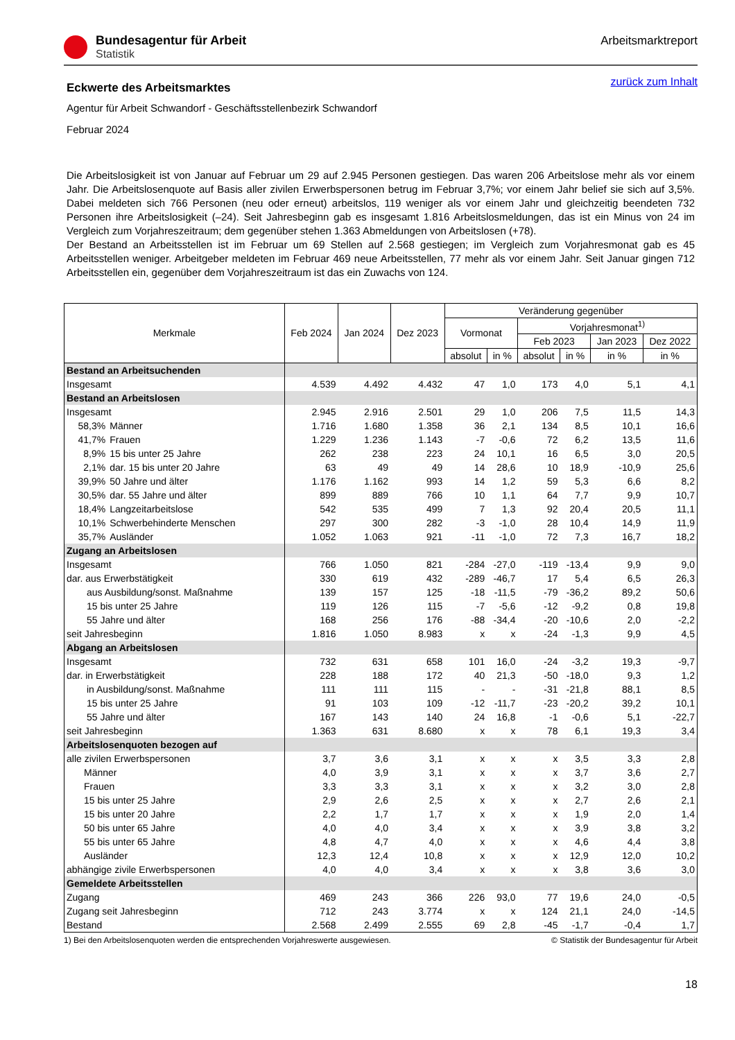Bundesagentur für Arbeit
Statistik
Arbeitsmarktreport
zurück zum Inhalt
Eckwerte des Arbeitsmarktes
Agentur für Arbeit Schwandorf - Geschäftsstellenbezirk Schwandorf
Februar 2024
Die Arbeitslosigkeit ist von Januar auf Februar um 29 auf 2.945 Personen gestiegen. Das waren 206 Arbeitslose mehr als vor einem Jahr. Die Arbeitslosenquote auf Basis aller zivilen Erwerbspersonen betrug im Februar 3,7%; vor einem Jahr belief sie sich auf 3,5%. Dabei meldeten sich 766 Personen (neu oder erneut) arbeitslos, 119 weniger als vor einem Jahr und gleichzeitig beendeten 732 Personen ihre Arbeitslosigkeit (–24). Seit Jahresbeginn gab es insgesamt 1.816 Arbeitslosmeldungen, das ist ein Minus von 24 im Vergleich zum Vorjahreszeitraum; dem gegenüber stehen 1.363 Abmeldungen von Arbeitslosen (+78).
Der Bestand an Arbeitsstellen ist im Februar um 69 Stellen auf 2.568 gestiegen; im Vergleich zum Vorjahresmonat gab es 45 Arbeitsstellen weniger. Arbeitgeber meldeten im Februar 469 neue Arbeitsstellen, 77 mehr als vor einem Jahr. Seit Januar gingen 712 Arbeitsstellen ein, gegenüber dem Vorjahreszeitraum ist das ein Zuwachs von 124.
| Merkmale | | Feb 2024 | Jan 2024 | Dez 2023 | Veränderung gegenüber | | | | | |
| --- | --- | --- | --- | --- | --- | --- | --- | --- | --- | --- |
| | | | | | Vormonat | | Vorjahresmonat<sup>1)</sup> | | | |
| | | | | | | | Feb 2023 | | Jan 2023 | Dez 2022 |
| | | | | | absolut | in % | absolut | in % | in % | in % |
| Bestand an Arbeitsuchenden | | | | | | | | | | |
| Insgesamt | | 4.539 | 4.492 | 4.432 | 47 | 1,0 | 173 | 4,0 | 5,1 | 4,1 |
| Bestand an Arbeitslosen | | | | | | | | | | |
| Insgesamt | | 2.945 | 2.916 | 2.501 | 29 | 1,0 | 206 | 7,5 | 11,5 | 14,3 |
| 58,3% | Männer | 1.716 | 1.680 | 1.358 | 36 | 2,1 | 134 | 8,5 | 10,1 | 16,6 |
| 41,7% | Frauen | 1.229 | 1.236 | 1.143 | -7 | -0,6 | 72 | 6,2 | 13,5 | 11,6 |
| 8,9% | 15 bis unter 25 Jahre | 262 | 238 | 223 | 24 | 10,1 | 16 | 6,5 | 3,0 | 20,5 |
| 2,1% | dar. 15 bis unter 20 Jahre | 63 | 49 | 49 | 14 | 28,6 | 10 | 18,9 | -10,9 | 25,6 |
| 39,9% | 50 Jahre und älter | 1.176 | 1.162 | 993 | 14 | 1,2 | 59 | 5,3 | 6,6 | 8,2 |
| 30,5% | dar. 55 Jahre und älter | 899 | 889 | 766 | 10 | 1,1 | 64 | 7,7 | 9,9 | 10,7 |
| 18,4% | Langzeitarbeitslose | 542 | 535 | 499 | 7 | 1,3 | 92 | 20,4 | 20,5 | 11,1 |
| 10,1% | Schwerbehinderte Menschen | 297 | 300 | 282 | -3 | -1,0 | 28 | 10,4 | 14,9 | 11,9 |
| 35,7% | Ausländer | 1.052 | 1.063 | 921 | -11 | -1,0 | 72 | 7,3 | 16,7 | 18,2 |
| Zugang an Arbeitslosen | | | | | | | | | | |
| Insgesamt | | 766 | 1.050 | 821 | -284 | -27,0 | -119 | -13,4 | 9,9 | 9,0 |
| dar. aus Erwerbstätigkeit | | 330 | 619 | 432 | -289 | -46,7 | 17 | 5,4 | 6,5 | 26,3 |
| aus Ausbildung/sonst. Maßnahme | | 139 | 157 | 125 | -18 | -11,5 | -79 | -36,2 | 89,2 | 50,6 |
| 15 bis unter 25 Jahre | | 119 | 126 | 115 | -7 | -5,6 | -12 | -9,2 | 0,8 | 19,8 |
| 55 Jahre und älter | | 168 | 256 | 176 | -88 | -34,4 | -20 | -10,6 | 2,0 | -2,2 |
| seit Jahresbeginn | | 1.816 | 1.050 | 8.983 | x | x | -24 | -1,3 | 9,9 | 4,5 |
| Abgang an Arbeitslosen | | | | | | | | | | |
| Insgesamt | | 732 | 631 | 658 | 101 | 16,0 | -24 | -3,2 | 19,3 | -9,7 |
| dar. in Erwerbstätigkeit | | 228 | 188 | 172 | 40 | 21,3 | -50 | -18,0 | 9,3 | 1,2 |
| in Ausbildung/sonst. Maßnahme | | 111 | 111 | 115 | - | - | -31 | -21,8 | 88,1 | 8,5 |
| 15 bis unter 25 Jahre | | 91 | 103 | 109 | -12 | -11,7 | -23 | -20,2 | 39,2 | 10,1 |
| 55 Jahre und älter | | 167 | 143 | 140 | 24 | 16,8 | -1 | -0,6 | 5,1 | -22,7 |
| seit Jahresbeginn | | 1.363 | 631 | 8.680 | x | x | 78 | 6,1 | 19,3 | 3,4 |
| Arbeitslosenquoten bezogen auf | | | | | | | | | | |
| alle zivilen Erwerbspersonen | | 3,7 | 3,6 | 3,1 | x | x | x | 3,5 | 3,3 | 2,8 |
| Männer | | 4,0 | 3,9 | 3,1 | x | x | x | 3,7 | 3,6 | 2,7 |
| Frauen | | 3,3 | 3,3 | 3,1 | x | x | x | 3,2 | 3,0 | 2,8 |
| 15 bis unter 25 Jahre | | 2,9 | 2,6 | 2,5 | x | x | x | 2,7 | 2,6 | 2,1 |
| 15 bis unter 20 Jahre | | 2,2 | 1,7 | 1,7 | x | x | x | 1,9 | 2,0 | 1,4 |
| 50 bis unter 65 Jahre | | 4,0 | 4,0 | 3,4 | x | x | x | 3,9 | 3,8 | 3,2 |
| 55 bis unter 65 Jahre | | 4,8 | 4,7 | 4,0 | x | x | x | 4,6 | 4,4 | 3,8 |
| Ausländer | | 12,3 | 12,4 | 10,8 | x | x | x | 12,9 | 12,0 | 10,2 |
| abhängige zivile Erwerbspersonen | | 4,0 | 4,0 | 3,4 | x | x | x | 3,8 | 3,6 | 3,0 |
| Gemeldete Arbeitsstellen | | | | | | | | | | |
| Zugang | | 469 | 243 | 366 | 226 | 93,0 | 77 | 19,6 | 24,0 | -0,5 |
| Zugang seit Jahresbeginn | | 712 | 243 | 3.774 | x | x | 124 | 21,1 | 24,0 | -14,5 |
| Bestand | | 2.568 | 2.499 | 2.555 | 69 | 2,8 | -45 | -1,7 | -0,4 | 1,7 |
1) Bei den Arbeitslosenquoten werden die entsprechenden Vorjahreswerte ausgewiesen. © Statistik der Bundesagentur für Arbeit
18